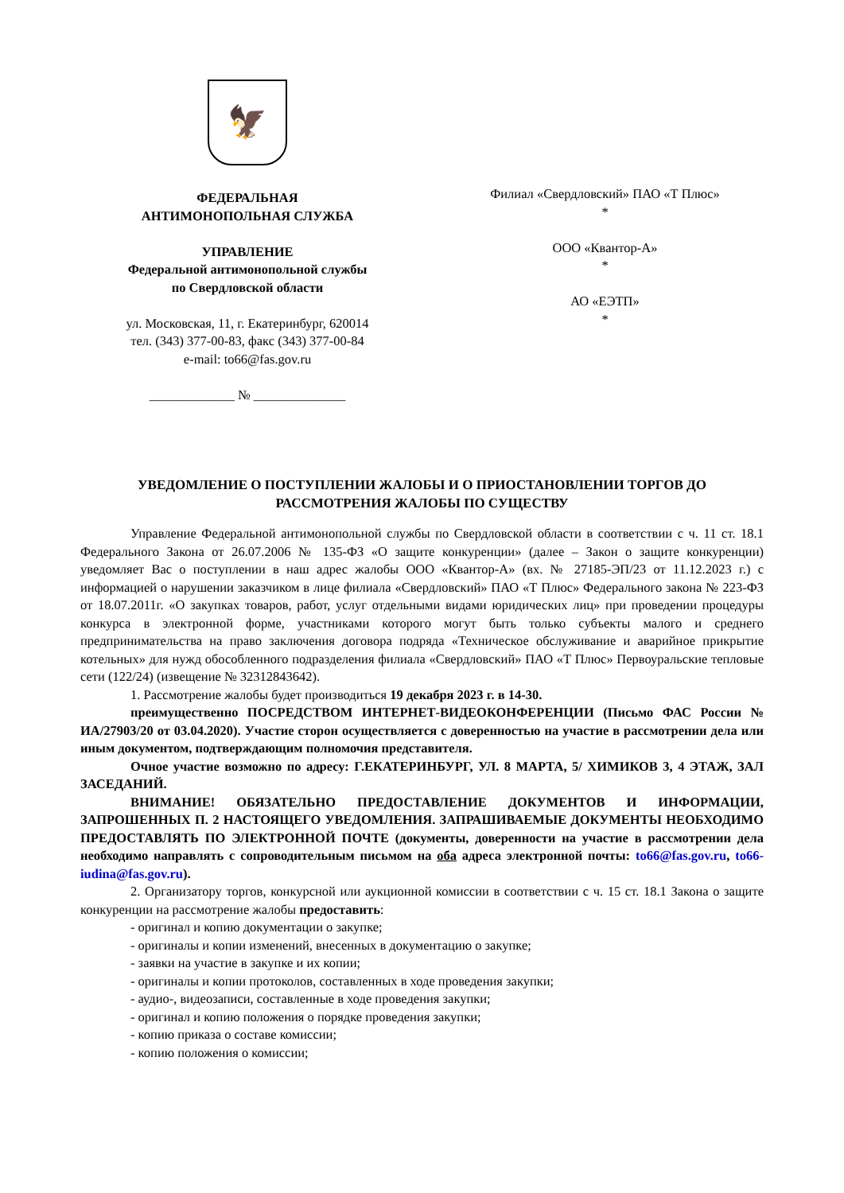🦅
ФЕДЕРАЛЬНАЯ
АНТИМОНОПОЛЬНАЯ СЛУЖБА
УПРАВЛЕНИЕ
Федеральной антимонопольной службы
по Свердловской области
ул. Московская, 11, г. Екатеринбург, 620014
тел. (343) 377-00-83, факс (343) 377-00-84
e-mail: to66@fas.gov.ru
_____________ № ______________
Филиал «Свердловский» ПАО «Т Плюс»
*
ООО «Квантор-А»
*
АО «ЕЭТП»
*
УВЕДОМЛЕНИЕ О ПОСТУПЛЕНИИ ЖАЛОБЫ И О ПРИОСТАНОВЛЕНИИ ТОРГОВ ДО РАССМОТРЕНИЯ ЖАЛОБЫ ПО СУЩЕСТВУ
Управление Федеральной антимонопольной службы по Свердловской области в соответствии с ч. 11 ст. 18.1 Федерального Закона от 26.07.2006 № 135-ФЗ «О защите конкуренции» (далее – Закон о защите конкуренции) уведомляет Вас о поступлении в наш адрес жалобы ООО «Квантор-А» (вх. № 27185-ЭП/23 от 11.12.2023 г.) с информацией о нарушении заказчиком в лице филиала «Свердловский» ПАО «Т Плюс» Федерального закона № 223-ФЗ от 18.07.2011г. «О закупках товаров, работ, услуг отдельными видами юридических лиц» при проведении процедуры конкурса в электронной форме, участниками которого могут быть только субъекты малого и среднего предпринимательства на право заключения договора подряда «Техническое обслуживание и аварийное прикрытие котельных» для нужд обособленного подразделения филиала «Свердловский» ПАО «Т Плюс» Первоуральские тепловые сети (122/24) (извещение № 32312843642).
1. Рассмотрение жалобы будет производиться 19 декабря 2023 г. в 14-30.
преимущественно ПОСРЕДСТВОМ ИНТЕРНЕТ-ВИДЕОКОНФЕРЕНЦИИ (Письмо ФАС России № ИА/27903/20 от 03.04.2020). Участие сторон осуществляется с доверенностью на участие в рассмотрении дела или иным документом, подтверждающим полномочия представителя.
Очное участие возможно по адресу: Г.ЕКАТЕРИНБУРГ, УЛ. 8 МАРТА, 5/ ХИМИКОВ 3, 4 ЭТАЖ, ЗАЛ ЗАСЕДАНИЙ.
ВНИМАНИЕ! ОБЯЗАТЕЛЬНО ПРЕДОСТАВЛЕНИЕ ДОКУМЕНТОВ И ИНФОРМАЦИИ, ЗАПРОШЕННЫХ П. 2 НАСТОЯЩЕГО УВЕДОМЛЕНИЯ. ЗАПРАШИВАЕМЫЕ ДОКУМЕНТЫ НЕОБХОДИМО ПРЕДОСТАВЛЯТЬ ПО ЭЛЕКТРОННОЙ ПОЧТЕ (документы, доверенности на участие в рассмотрении дела необходимо направлять с сопроводительным письмом на оба адреса электронной почты: to66@fas.gov.ru, to66-iudina@fas.gov.ru).
2. Организатору торгов, конкурсной или аукционной комиссии в соответствии с ч. 15 ст. 18.1 Закона о защите конкуренции на рассмотрение жалобы предоставить:
- оригинал и копию документации о закупке;
- оригиналы и копии изменений, внесенных в документацию о закупке;
- заявки на участие в закупке и их копии;
- оригиналы и копии протоколов, составленных в ходе проведения закупки;
- аудио-, видеозаписи, составленные в ходе проведения закупки;
- оригинал и копию положения о порядке проведения закупки;
- копию приказа о составе комиссии;
- копию положения о комиссии;